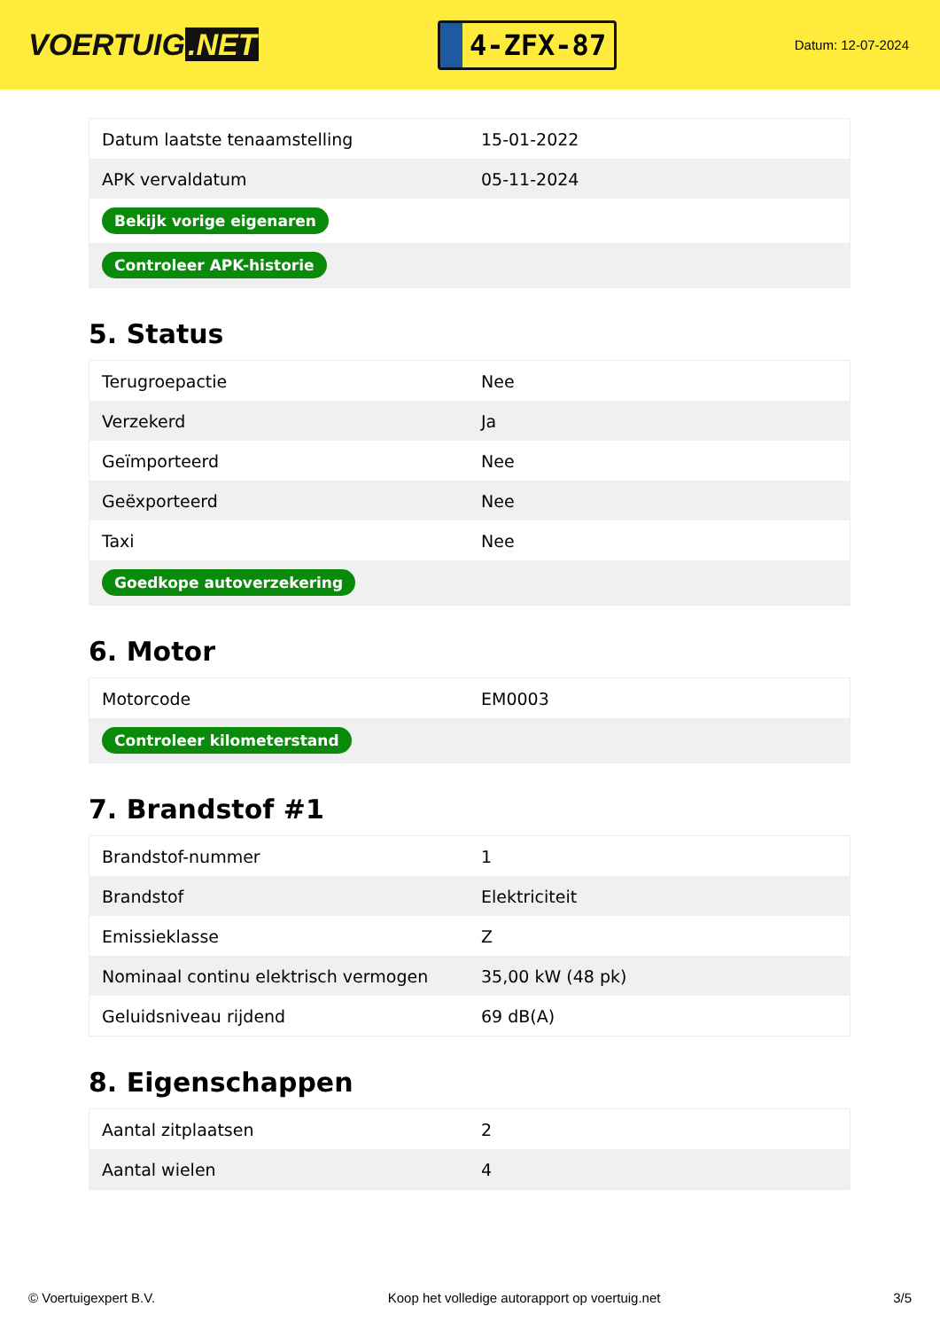VOERTUIG.NET
4-ZFX-87
Datum: 12-07-2024
| Datum laatste tenaamstelling | 15-01-2022 |
| APK vervaldatum | 05-11-2024 |
| Bekijk vorige eigenaren | |
| Controleer APK-historie | |
5. Status
| Terugroepactie | Nee |
| Verzekerd | Ja |
| Geïmporteerd | Nee |
| Geëxporteerd | Nee |
| Taxi | Nee |
| Goedkope autoverzekering | |
6. Motor
| Motorcode | EM0003 |
| Controleer kilometerstand | |
7. Brandstof #1
| Brandstof-nummer | 1 |
| Brandstof | Elektriciteit |
| Emissieklasse | Z |
| Nominaal continu elektrisch vermogen | 35,00 kW (48 pk) |
| Geluidsniveau rijdend | 69 dB(A) |
8. Eigenschappen
| Aantal zitplaatsen | 2 |
| Aantal wielen | 4 |
© Voertuigexpert B.V. Koop het volledige autorapport op voertuig.net 3/5